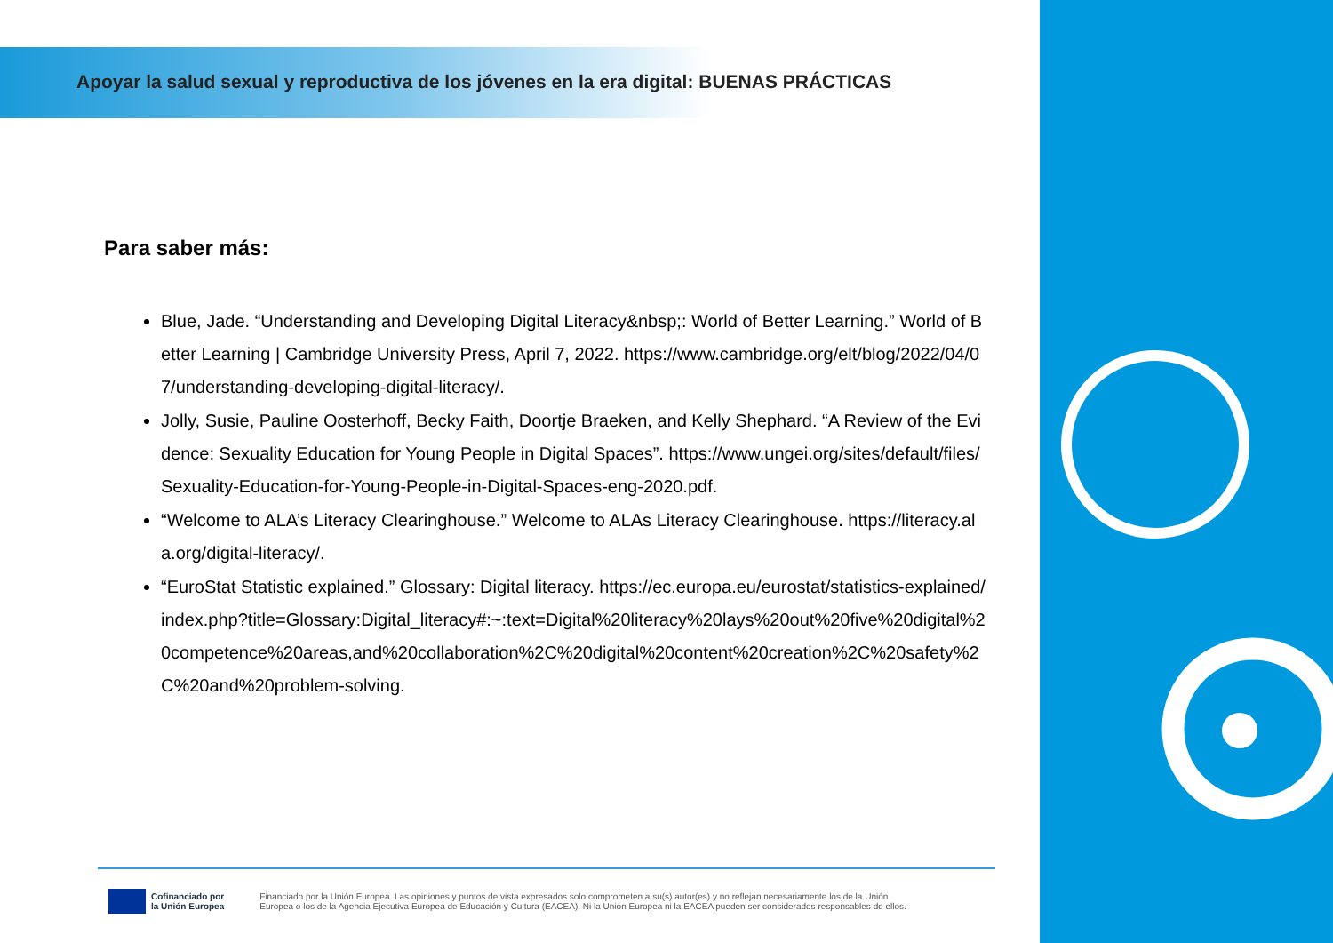Apoyar la salud sexual y reproductiva de los jóvenes en la era digital: BUENAS PRÁCTICAS
Para saber más:
Blue, Jade. “Understanding and Developing Digital Literacy&nbsp;: World of Better Learning.” World of Better Learning | Cambridge University Press, April 7, 2022. https://www.cambridge.org/elt/blog/2022/04/07/understanding-developing-digital-literacy/.
Jolly, Susie, Pauline Oosterhoff, Becky Faith, Doortje Braeken, and Kelly Shephard. “A Review of the Evidence: Sexuality Education for Young People in Digital Spaces”. https://www.ungei.org/sites/default/files/Sexuality-Education-for-Young-People-in-Digital-Spaces-eng-2020.pdf.
“Welcome to ALA’s Literacy Clearinghouse.” Welcome to ALAs Literacy Clearinghouse. https://literacy.ala.org/digital-literacy/.
“EuroStat Statistic explained.” Glossary: Digital literacy. https://ec.europa.eu/eurostat/statistics-explained/index.php?title=Glossary:Digital_literacy#:~:text=Digital%20literacy%20lays%20out%20five%20digital%20competence%20areas,and%20collaboration%2C%20digital%20content%20creation%2C%20safety%2C%20and%20problem-solving.
Cofinanciado por
la Unión Europea
Financiado por la Unión Europea. Las opiniones y puntos de vista expresados solo comprometen a su(s) autor(es) y no reflejan necesariamente los de la Unión
Europea o los de la Agencia Ejecutiva Europea de Educación y Cultura (EACEA). Ni la Unión Europea ni la EACEA pueden ser considerados responsables de ellos.